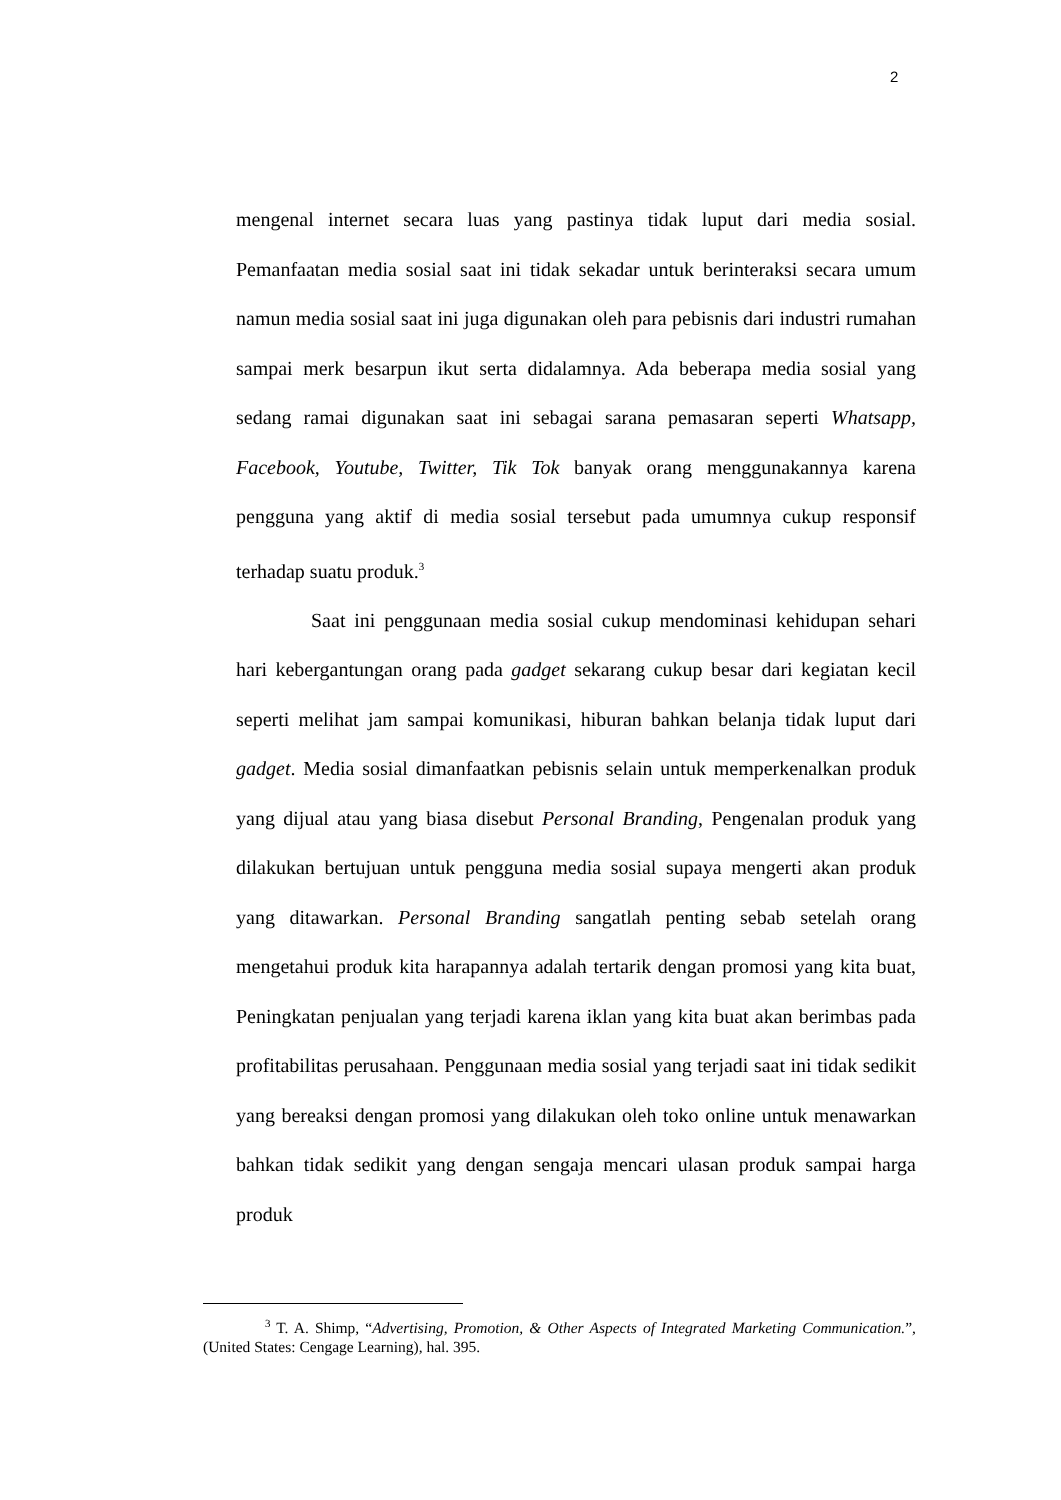2
mengenal internet secara luas yang pastinya tidak luput dari media sosial. Pemanfaatan media sosial saat ini tidak sekadar untuk berinteraksi secara umum namun media sosial saat ini juga digunakan oleh para pebisnis dari industri rumahan sampai merk besarpun ikut serta didalamnya. Ada beberapa media sosial yang sedang ramai digunakan saat ini sebagai sarana pemasaran seperti Whatsapp, Facebook, Youtube, Twitter, Tik Tok banyak orang menggunakannya karena pengguna yang aktif di media sosial tersebut pada umumnya cukup responsif terhadap suatu produk.<sup>3</sup>
Saat ini penggunaan media sosial cukup mendominasi kehidupan sehari hari kebergantungan orang pada gadget sekarang cukup besar dari kegiatan kecil seperti melihat jam sampai komunikasi, hiburan bahkan belanja tidak luput dari gadget. Media sosial dimanfaatkan pebisnis selain untuk memperkenalkan produk yang dijual atau yang biasa disebut Personal Branding, Pengenalan produk yang dilakukan bertujuan untuk pengguna media sosial supaya mengerti akan produk yang ditawarkan. Personal Branding sangatlah penting sebab setelah orang mengetahui produk kita harapannya adalah tertarik dengan promosi yang kita buat, Peningkatan penjualan yang terjadi karena iklan yang kita buat akan berimbas pada profitabilitas perusahaan. Penggunaan media sosial yang terjadi saat ini tidak sedikit yang bereaksi dengan promosi yang dilakukan oleh toko online untuk menawarkan bahkan tidak sedikit yang dengan sengaja mencari ulasan produk sampai harga produk
<sup>3</sup> T. A. Shimp, “Advertising, Promotion, & Other Aspects of Integrated Marketing Communication.”, (United States: Cengage Learning), hal. 395.